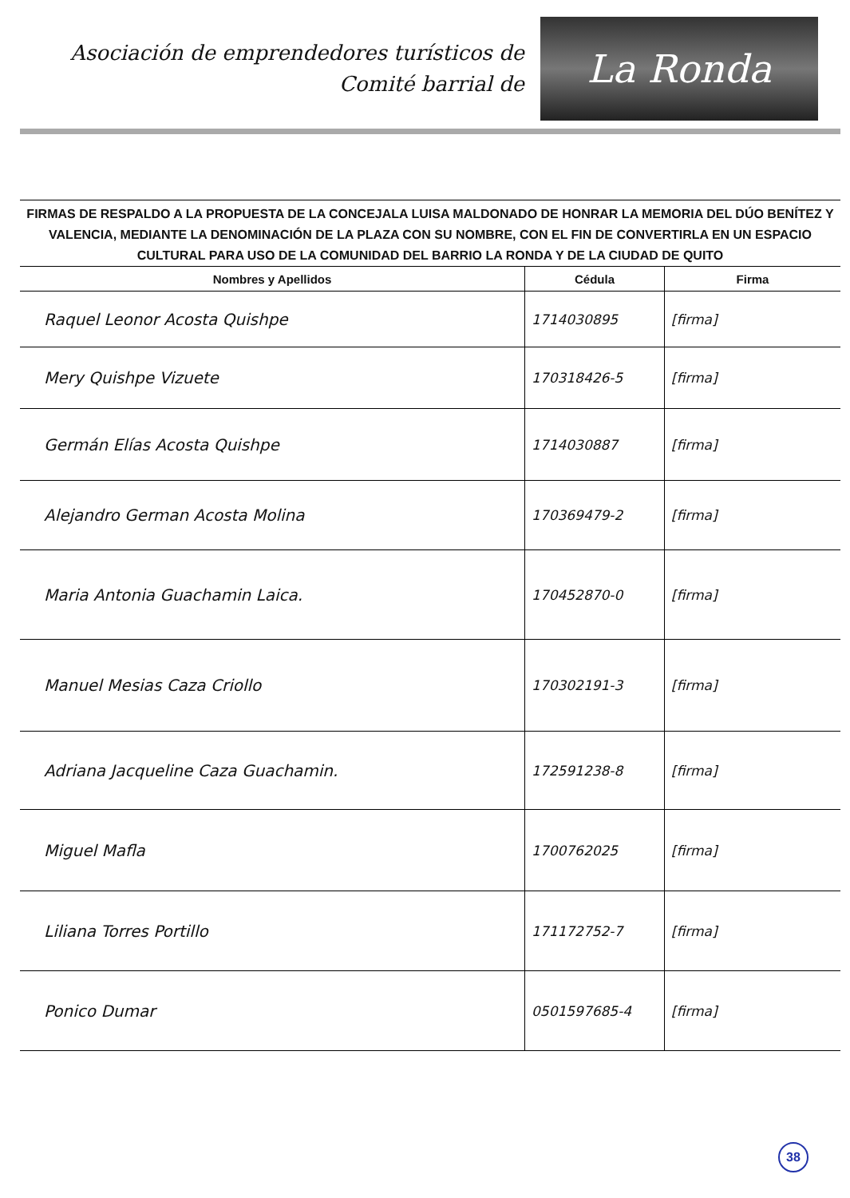Asociación de emprendedores turísticos de
Comité barrial de
La Ronda
FIRMAS DE RESPALDO A LA PROPUESTA DE LA CONCEJALA LUISA MALDONADO DE HONRAR LA MEMORIA DEL DÚO BENÍTEZ Y VALENCIA, MEDIANTE LA DENOMINACIÓN DE LA PLAZA CON SU NOMBRE, CON EL FIN DE CONVERTIRLA EN UN ESPACIO CULTURAL PARA USO DE LA COMUNIDAD DEL BARRIO LA RONDA Y DE LA CIUDAD DE QUITO
| Nombres y Apellidos | Cédula | Firma |
| --- | --- | --- |
| Raquel Leonor Acosta Quishpe | 1714030895 | [firma] |
| Mery Quishpe Vizuete | 170318426-5 | [firma] |
| Germán Elías Acosta Quishpe | 1714030887 | [firma] |
| Alejandro German Acosta Molina | 170369479-2 | [firma] |
| Maria Antonia Guachamin Laica. | 170452870-0 | [firma] |
| Manuel Mesias Caza Criollo | 170302191-3 | [firma] |
| Adriana Jacqueline Caza Guachamin. | 172591238-8 | [firma] |
| Miguel Mafla | 1700762025 | [firma] |
| Liliana Torres Portillo | 171172752-7 | [firma] |
| Ponico Dumar | 0501597685-4 | [firma] |
38